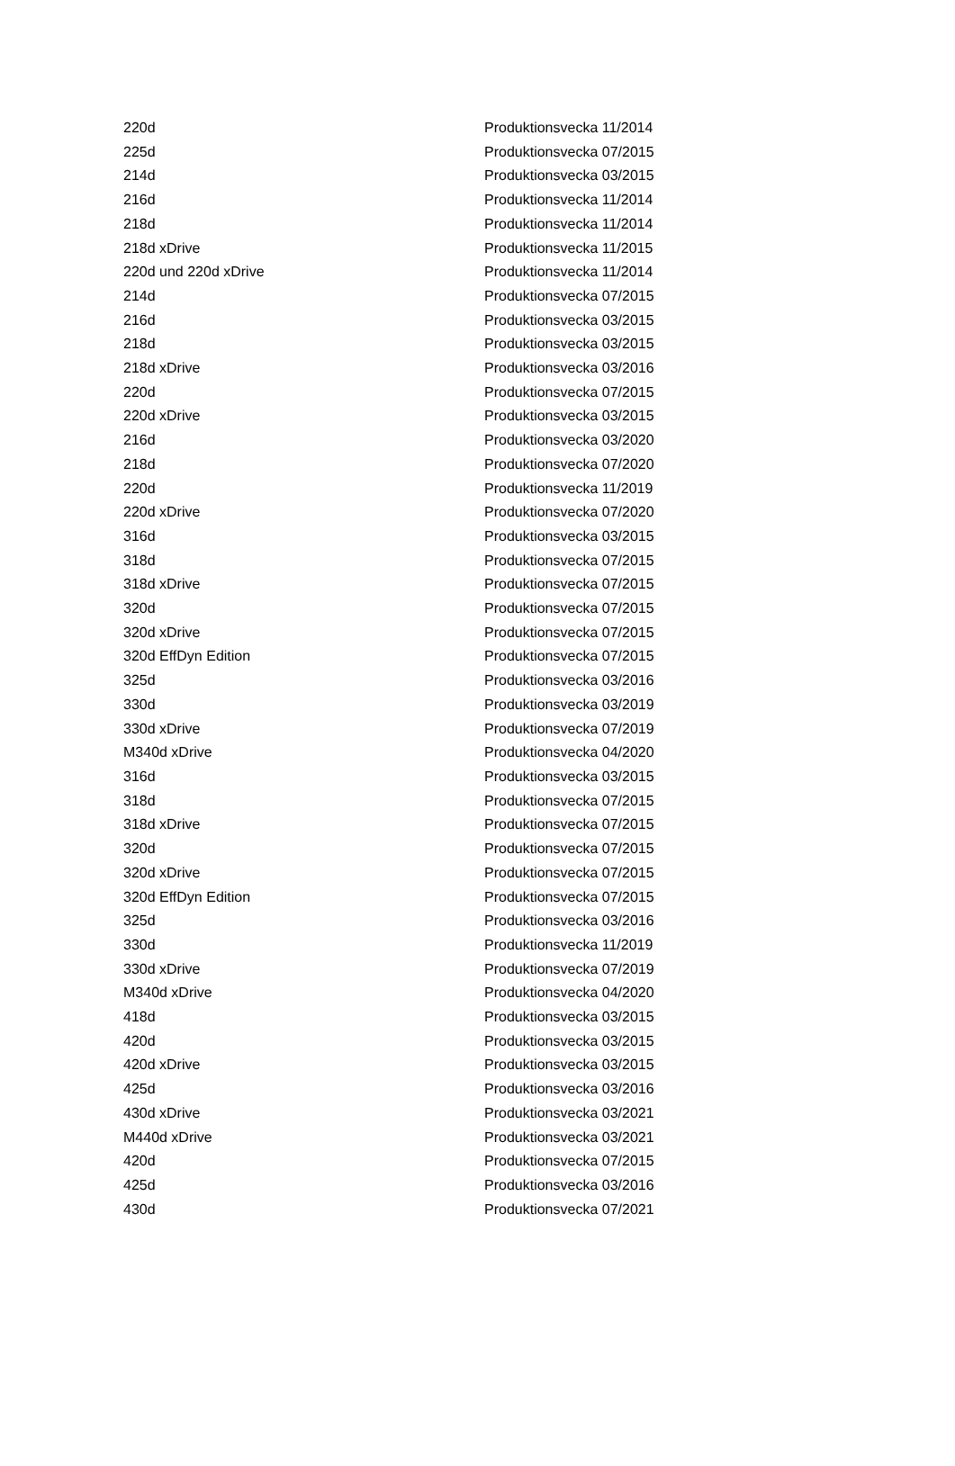| 220d | Produktionsvecka 11/2014 |
| 225d | Produktionsvecka 07/2015 |
| 214d | Produktionsvecka 03/2015 |
| 216d | Produktionsvecka 11/2014 |
| 218d | Produktionsvecka 11/2014 |
| 218d xDrive | Produktionsvecka 11/2015 |
| 220d und 220d xDrive | Produktionsvecka 11/2014 |
| 214d | Produktionsvecka 07/2015 |
| 216d | Produktionsvecka 03/2015 |
| 218d | Produktionsvecka 03/2015 |
| 218d xDrive | Produktionsvecka 03/2016 |
| 220d | Produktionsvecka 07/2015 |
| 220d xDrive | Produktionsvecka 03/2015 |
| 216d | Produktionsvecka 03/2020 |
| 218d | Produktionsvecka 07/2020 |
| 220d | Produktionsvecka 11/2019 |
| 220d xDrive | Produktionsvecka 07/2020 |
| 316d | Produktionsvecka 03/2015 |
| 318d | Produktionsvecka 07/2015 |
| 318d xDrive | Produktionsvecka 07/2015 |
| 320d | Produktionsvecka 07/2015 |
| 320d xDrive | Produktionsvecka 07/2015 |
| 320d EffDyn Edition | Produktionsvecka 07/2015 |
| 325d | Produktionsvecka 03/2016 |
| 330d | Produktionsvecka 03/2019 |
| 330d xDrive | Produktionsvecka 07/2019 |
| M340d xDrive | Produktionsvecka 04/2020 |
| 316d | Produktionsvecka 03/2015 |
| 318d | Produktionsvecka 07/2015 |
| 318d xDrive | Produktionsvecka 07/2015 |
| 320d | Produktionsvecka 07/2015 |
| 320d xDrive | Produktionsvecka 07/2015 |
| 320d EffDyn Edition | Produktionsvecka 07/2015 |
| 325d | Produktionsvecka 03/2016 |
| 330d | Produktionsvecka 11/2019 |
| 330d xDrive | Produktionsvecka 07/2019 |
| M340d xDrive | Produktionsvecka 04/2020 |
| 418d | Produktionsvecka 03/2015 |
| 420d | Produktionsvecka 03/2015 |
| 420d xDrive | Produktionsvecka 03/2015 |
| 425d | Produktionsvecka 03/2016 |
| 430d xDrive | Produktionsvecka 03/2021 |
| M440d xDrive | Produktionsvecka 03/2021 |
| 420d | Produktionsvecka 07/2015 |
| 425d | Produktionsvecka 03/2016 |
| 430d | Produktionsvecka 07/2021 |